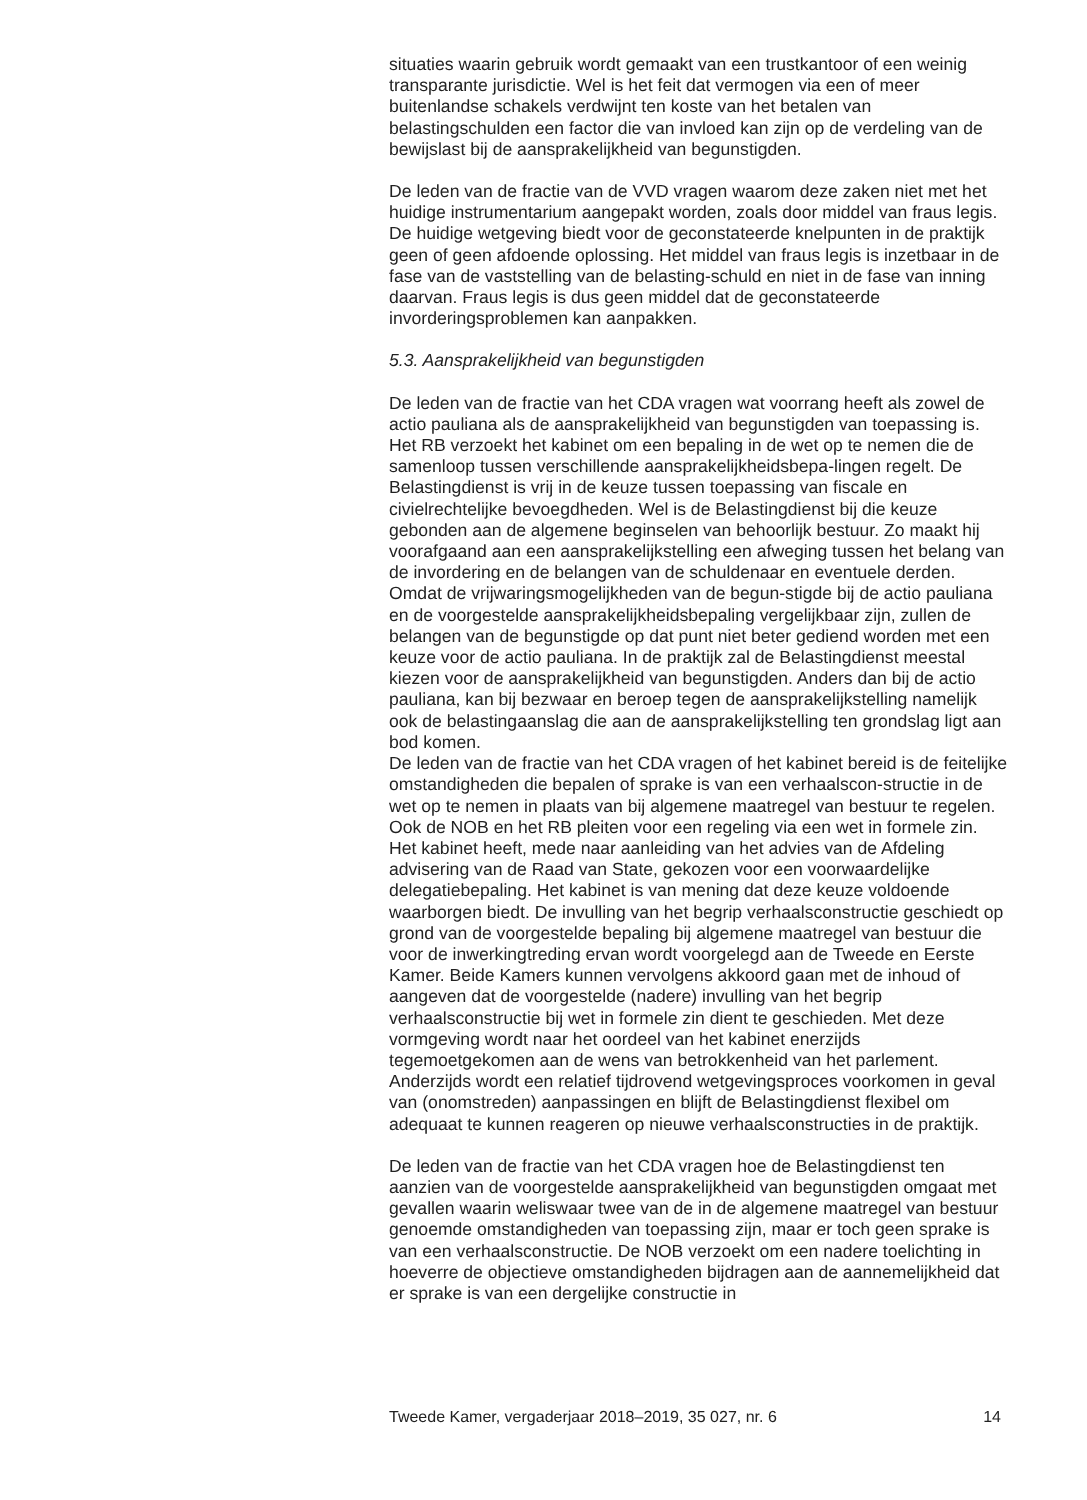situaties waarin gebruik wordt gemaakt van een trustkantoor of een weinig transparante jurisdictie. Wel is het feit dat vermogen via een of meer buitenlandse schakels verdwijnt ten koste van het betalen van belastingschulden een factor die van invloed kan zijn op de verdeling van de bewijslast bij de aansprakelijkheid van begunstigden.
De leden van de fractie van de VVD vragen waarom deze zaken niet met het huidige instrumentarium aangepakt worden, zoals door middel van fraus legis. De huidige wetgeving biedt voor de geconstateerde knelpunten in de praktijk geen of geen afdoende oplossing. Het middel van fraus legis is inzetbaar in de fase van de vaststelling van de belasting-schuld en niet in de fase van inning daarvan. Fraus legis is dus geen middel dat de geconstateerde invorderingsproblemen kan aanpakken.
5.3. Aansprakelijkheid van begunstigden
De leden van de fractie van het CDA vragen wat voorrang heeft als zowel de actio pauliana als de aansprakelijkheid van begunstigden van toepassing is. Het RB verzoekt het kabinet om een bepaling in de wet op te nemen die de samenloop tussen verschillende aansprakelijkheidsbepa-lingen regelt. De Belastingdienst is vrij in de keuze tussen toepassing van fiscale en civielrechtelijke bevoegdheden. Wel is de Belastingdienst bij die keuze gebonden aan de algemene beginselen van behoorlijk bestuur. Zo maakt hij voorafgaand aan een aansprakelijkstelling een afweging tussen het belang van de invordering en de belangen van de schuldenaar en eventuele derden. Omdat de vrijwaringsmogelijkheden van de begun-stigde bij de actio pauliana en de voorgestelde aansprakelijkheidsbepaling vergelijkbaar zijn, zullen de belangen van de begunstigde op dat punt niet beter gediend worden met een keuze voor de actio pauliana. In de praktijk zal de Belastingdienst meestal kiezen voor de aansprakelijkheid van begunstigden. Anders dan bij de actio pauliana, kan bij bezwaar en beroep tegen de aansprakelijkstelling namelijk ook de belastingaanslag die aan de aansprakelijkstelling ten grondslag ligt aan bod komen.
De leden van de fractie van het CDA vragen of het kabinet bereid is de feitelijke omstandigheden die bepalen of sprake is van een verhaalscon-structie in de wet op te nemen in plaats van bij algemene maatregel van bestuur te regelen. Ook de NOB en het RB pleiten voor een regeling via een wet in formele zin. Het kabinet heeft, mede naar aanleiding van het advies van de Afdeling advisering van de Raad van State, gekozen voor een voorwaardelijke delegatiebepaling. Het kabinet is van mening dat deze keuze voldoende waarborgen biedt. De invulling van het begrip verhaalsconstructie geschiedt op grond van de voorgestelde bepaling bij algemene maatregel van bestuur die voor de inwerkingtreding ervan wordt voorgelegd aan de Tweede en Eerste Kamer. Beide Kamers kunnen vervolgens akkoord gaan met de inhoud of aangeven dat de voorgestelde (nadere) invulling van het begrip verhaalsconstructie bij wet in formele zin dient te geschieden. Met deze vormgeving wordt naar het oordeel van het kabinet enerzijds tegemoetgekomen aan de wens van betrokkenheid van het parlement. Anderzijds wordt een relatief tijdrovend wetgevingsproces voorkomen in geval van (onomstreden) aanpassingen en blijft de Belastingdienst flexibel om adequaat te kunnen reageren op nieuwe verhaalsconstructies in de praktijk.
De leden van de fractie van het CDA vragen hoe de Belastingdienst ten aanzien van de voorgestelde aansprakelijkheid van begunstigden omgaat met gevallen waarin weliswaar twee van de in de algemene maatregel van bestuur genoemde omstandigheden van toepassing zijn, maar er toch geen sprake is van een verhaalsconstructie. De NOB verzoekt om een nadere toelichting in hoeverre de objectieve omstandigheden bijdragen aan de aannemelijkheid dat er sprake is van een dergelijke constructie in
Tweede Kamer, vergaderjaar 2018–2019, 35 027, nr. 6 14